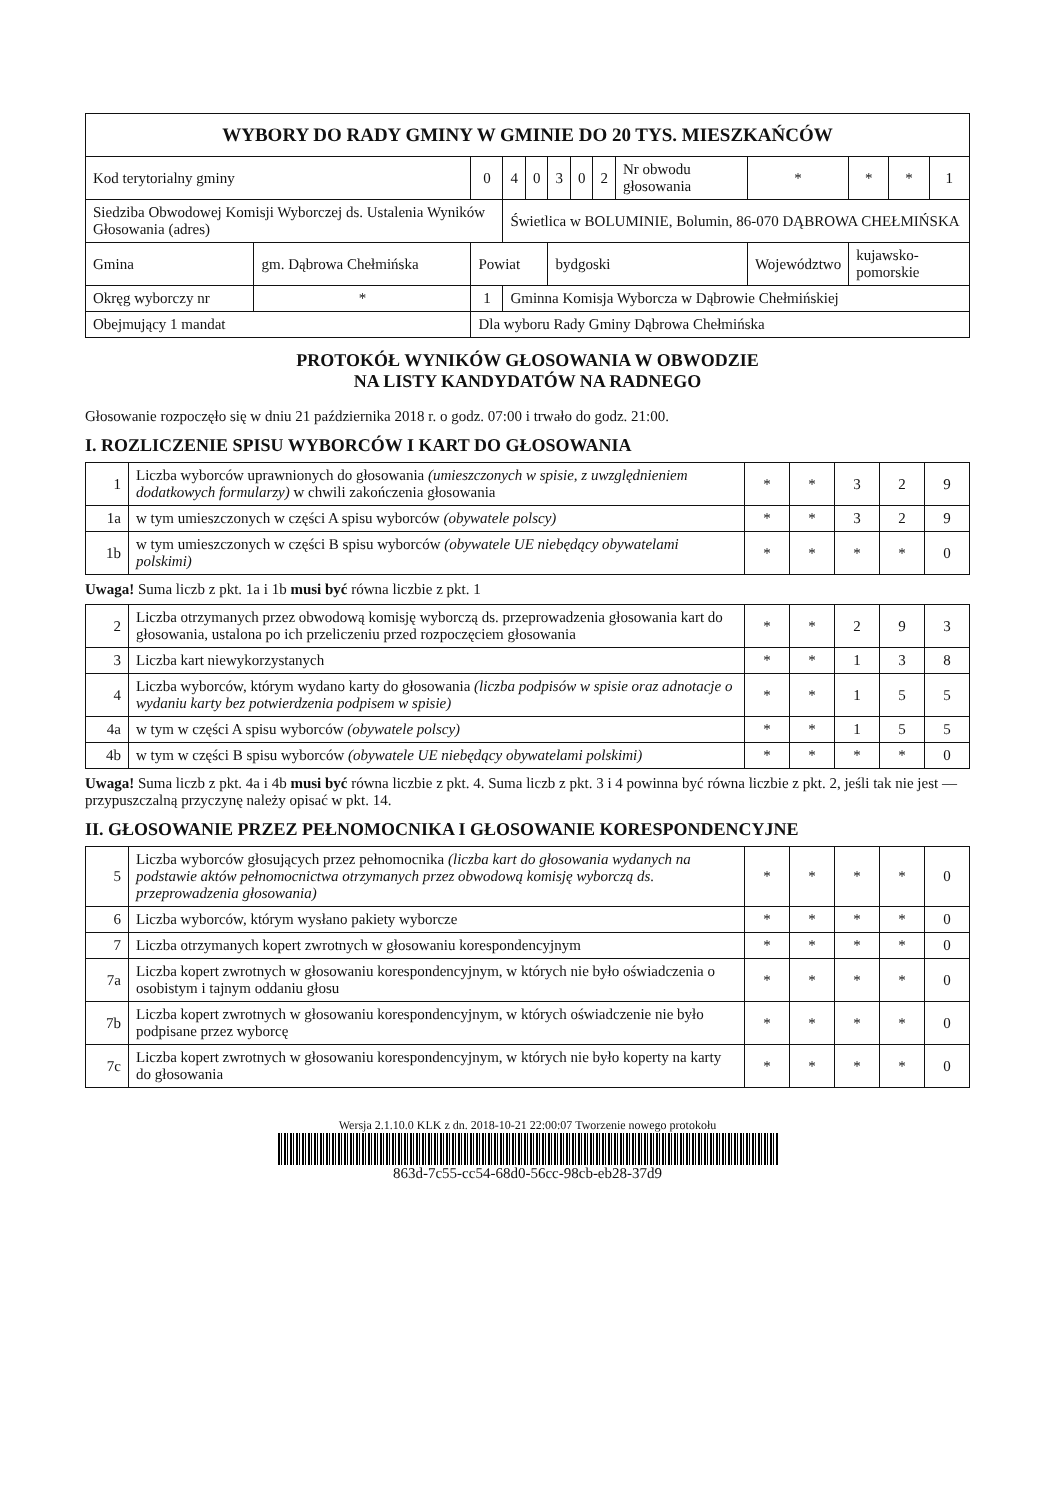| WYBORY DO RADY GMINY W GMINIE DO 20 TYS. MIESZKAŃCÓW | | | | | | | | | | | | | |
| Kod terytorialny gminy | | | 0 | 4 | 0 | 3 | 0 | 2 | Nr obwodu głosowania | * | * | * | 1 |
| Siedziba Obwodowej Komisji Wyborczej ds. Ustalenia Wyników Głosowania (adres) | | | | Świetlica w BOLUMINIE, Bolumin, 86-070 DĄBROWA CHEŁMIŃSKA | | | | | | | | | |
| Gmina | gm. Dąbrowa Chełmińska | | Powiat | | | bydgoski | | | | Województwo | kujawsko-pomorskie | | |
| Okręg wyborczy nr | | * | 1 | Gminna Komisja Wyborcza w Dąbrowie Chełmińskiej | | | | | | | | | |
| Obejmujący 1 mandat | | | Dla wyboru Rady Gminy Dąbrowa Chełmińska | | | | | | | | | | |
PROTOKÓŁ WYNIKÓW GŁOSOWANIA W OBWODZIE
NA LISTY KANDYDATÓW NA RADNEGO
Głosowanie rozpoczęło się w dniu 21 października 2018 r. o godz. 07:00 i trwało do godz. 21:00.
I. ROZLICZENIE SPISU WYBORCÓW I KART DO GŁOSOWANIA
| 1 | Liczba wyborców uprawnionych do głosowania (umieszczonych w spisie, z uwzględnieniem dodatkowych formularzy) w chwili zakończenia głosowania | * | * | 3 | 2 | 9 |
| 1a | w tym umieszczonych w części A spisu wyborców (obywatele polscy) | * | * | 3 | 2 | 9 |
| 1b | w tym umieszczonych w części B spisu wyborców (obywatele UE niebędący obywatelami polskimi) | * | * | * | * | 0 |
Uwaga! Suma liczb z pkt. 1a i 1b musi być równa liczbie z pkt. 1
| 2 | Liczba otrzymanych przez obwodową komisję wyborczą ds. przeprowadzenia głosowania kart do głosowania, ustalona po ich przeliczeniu przed rozpoczęciem głosowania | * | * | 2 | 9 | 3 |
| 3 | Liczba kart niewykorzystanych | * | * | 1 | 3 | 8 |
| 4 | Liczba wyborców, którym wydano karty do głosowania (liczba podpisów w spisie oraz adnotacje o wydaniu karty bez potwierdzenia podpisem w spisie) | * | * | 1 | 5 | 5 |
| 4a | w tym w części A spisu wyborców (obywatele polscy) | * | * | 1 | 5 | 5 |
| 4b | w tym w części B spisu wyborców (obywatele UE niebędący obywatelami polskimi) | * | * | * | * | 0 |
Uwaga! Suma liczb z pkt. 4a i 4b musi być równa liczbie z pkt. 4. Suma liczb z pkt. 3 i 4 powinna być równa liczbie z pkt. 2, jeśli tak nie jest — przypuszczalną przyczynę należy opisać w pkt. 14.
II. GŁOSOWANIE PRZEZ PEŁNOMOCNIKA I GŁOSOWANIE KORESPONDENCYJNE
| 5 | Liczba wyborców głosujących przez pełnomocnika (liczba kart do głosowania wydanych na podstawie aktów pełnomocnictwa otrzymanych przez obwodową komisję wyborczą ds. przeprowadzenia głosowania) | * | * | * | * | 0 |
| 6 | Liczba wyborców, którym wysłano pakiety wyborcze | * | * | * | * | 0 |
| 7 | Liczba otrzymanych kopert zwrotnych w głosowaniu korespondencyjnym | * | * | * | * | 0 |
| 7a | Liczba kopert zwrotnych w głosowaniu korespondencyjnym, w których nie było oświadczenia o osobistym i tajnym oddaniu głosu | * | * | * | * | 0 |
| 7b | Liczba kopert zwrotnych w głosowaniu korespondencyjnym, w których oświadczenie nie było podpisane przez wyborcę | * | * | * | * | 0 |
| 7c | Liczba kopert zwrotnych w głosowaniu korespondencyjnym, w których nie było koperty na karty do głosowania | * | * | * | * | 0 |
Wersja 2.1.10.0 KLK z dn. 2018-10-21 22:00:07 Tworzenie nowego protokołu
863d-7c55-cc54-68d0-56cc-98cb-eb28-37d9